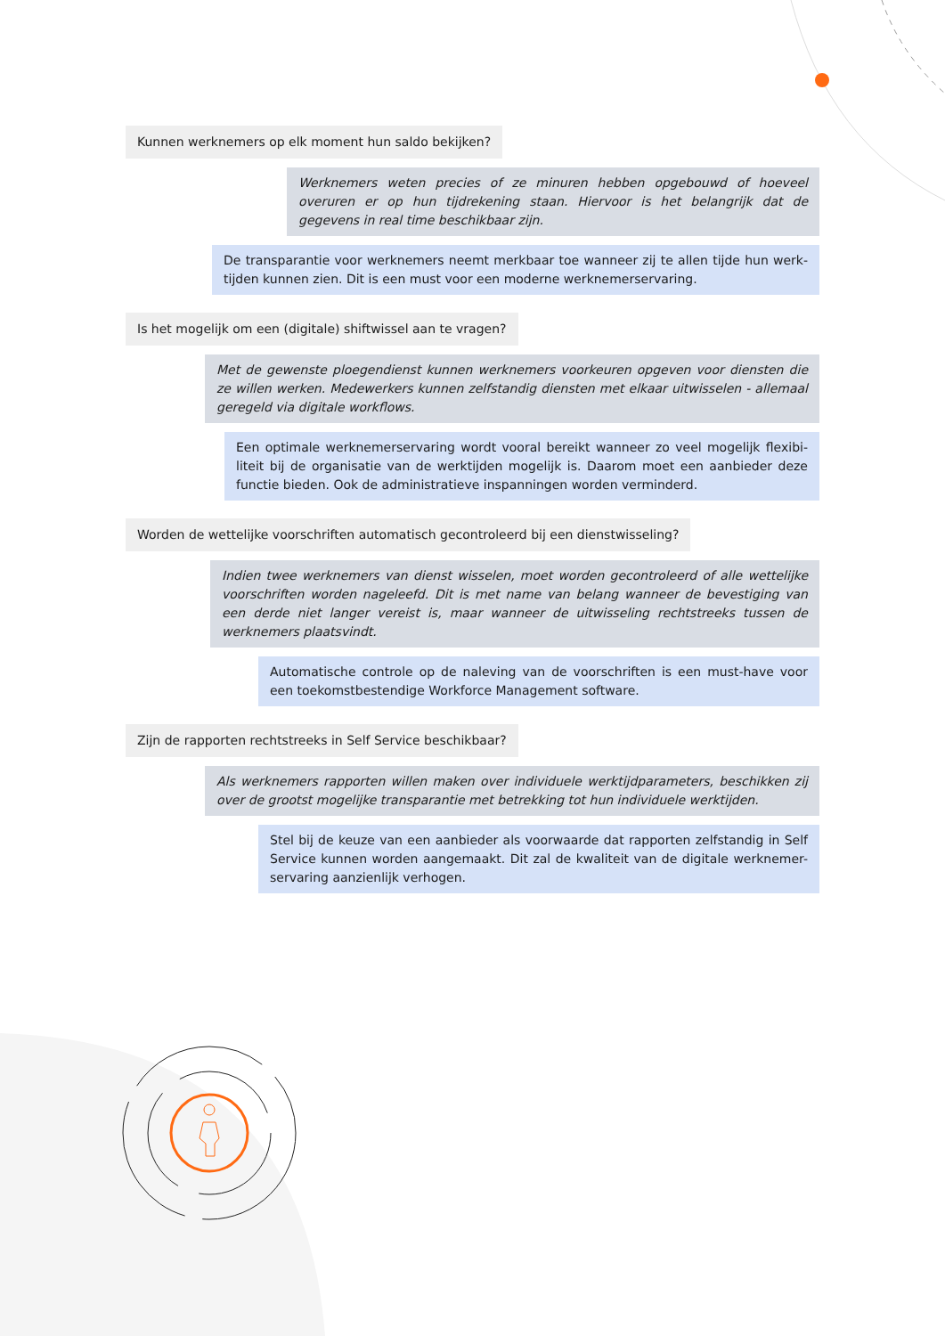Kunnen werknemers op elk moment hun saldo bekijken?
Werknemers weten precies of ze minuren hebben opgebouwd of hoeveel overuren er op hun tijdrekening staan. Hiervoor is het belangrijk dat de gegevens in real time beschikbaar zijn.
De transparantie voor werknemers neemt merkbaar toe wanneer zij te allen tijde hun werk-tijden kunnen zien. Dit is een must voor een moderne werknemerservaring.
Is het mogelijk om een (digitale) shiftwissel aan te vragen?
Met de gewenste ploegendienst kunnen werknemers voorkeuren opgeven voor diensten die ze willen werken. Medewerkers kunnen zelfstandig diensten met elkaar uitwisselen - allemaal geregeld via digitale workflows.
Een optimale werknemerservaring wordt vooral bereikt wanneer zo veel mogelijk flexibi-liteit bij de organisatie van de werktijden mogelijk is. Daarom moet een aanbieder deze functie bieden. Ook de administratieve inspanningen worden verminderd.
Worden de wettelijke voorschriften automatisch gecontroleerd bij een dienstwisseling?
Indien twee werknemers van dienst wisselen, moet worden gecontroleerd of alle wettelijke voorschriften worden nageleefd. Dit is met name van belang wanneer de bevestiging van een derde niet langer vereist is, maar wanneer de uitwisseling rechtstreeks tussen de werknemers plaatsvindt.
Automatische controle op de naleving van de voorschriften is een must-have voor een toekomstbestendige Workforce Management software.
Zijn de rapporten rechtstreeks in Self Service beschikbaar?
Als werknemers rapporten willen maken over individuele werktijdparameters, beschikken zij over de grootst mogelijke transparantie met betrekking tot hun individuele werktijden.
Stel bij de keuze van een aanbieder als voorwaarde dat rapporten zelfstandig in Self Service kunnen worden aangemaakt. Dit zal de kwaliteit van de digitale werknemer-servaring aanzienlijk verhogen.